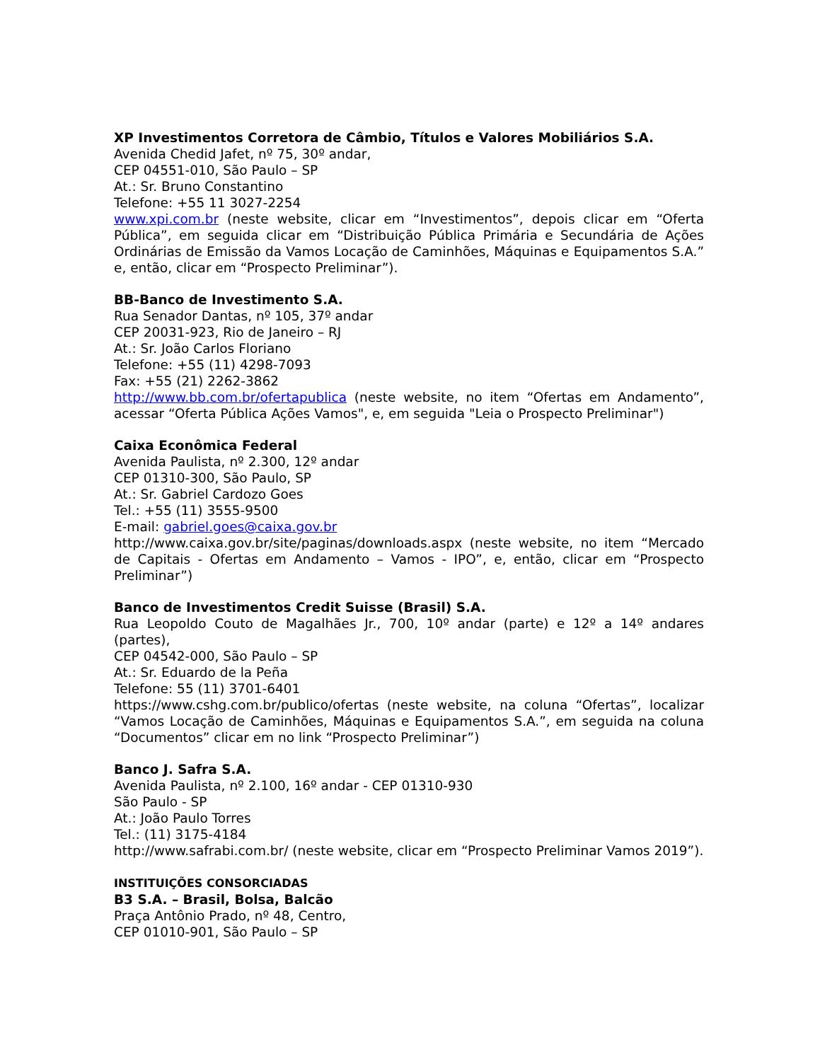XP Investimentos Corretora de Câmbio, Títulos e Valores Mobiliários S.A.
Avenida Chedid Jafet, nº 75, 30º andar,
CEP 04551-010, São Paulo – SP
At.: Sr. Bruno Constantino
Telefone: +55 11 3027-2254
www.xpi.com.br (neste website, clicar em “Investimentos”, depois clicar em “Oferta Pública”, em seguida clicar em “Distribuição Pública Primária e Secundária de Ações Ordinárias de Emissão da Vamos Locação de Caminhões, Máquinas e Equipamentos S.A.” e, então, clicar em “Prospecto Preliminar”).
BB-Banco de Investimento S.A.
Rua Senador Dantas, nº 105, 37º andar
CEP 20031-923, Rio de Janeiro – RJ
At.: Sr. João Carlos Floriano
Telefone: +55 (11) 4298-7093
Fax: +55 (21) 2262-3862
http://www.bb.com.br/ofertapublica (neste website, no item “Ofertas em Andamento”, acessar “Oferta Pública Ações Vamos", e, em seguida "Leia o Prospecto Preliminar")
Caixa Econômica Federal
Avenida Paulista, nº 2.300, 12º andar
CEP 01310-300, São Paulo, SP
At.: Sr. Gabriel Cardozo Goes
Tel.: +55 (11) 3555-9500
E-mail: gabriel.goes@caixa.gov.br
http://www.caixa.gov.br/site/paginas/downloads.aspx (neste website, no item “Mercado de Capitais - Ofertas em Andamento – Vamos - IPO”, e, então, clicar em “Prospecto Preliminar”)
Banco de Investimentos Credit Suisse (Brasil) S.A.
Rua Leopoldo Couto de Magalhães Jr., 700, 10º andar (parte) e 12º a 14º andares (partes),
CEP 04542-000, São Paulo – SP
At.: Sr. Eduardo de la Peña
Telefone: 55 (11) 3701-6401
https://www.cshg.com.br/publico/ofertas (neste website, na coluna “Ofertas”, localizar “Vamos Locação de Caminhões, Máquinas e Equipamentos S.A.”, em seguida na coluna “Documentos” clicar em no link “Prospecto Preliminar”)
Banco J. Safra S.A.
Avenida Paulista, nº 2.100, 16º andar - CEP 01310-930
São Paulo - SP
At.: João Paulo Torres
Tel.: (11) 3175-4184
http://www.safrabi.com.br/ (neste website, clicar em “Prospecto Preliminar Vamos 2019”).
INSTITUIÇÕES CONSORCIADAS
B3 S.A. – Brasil, Bolsa, Balcão
Praça Antônio Prado, nº 48, Centro,
CEP 01010-901, São Paulo – SP